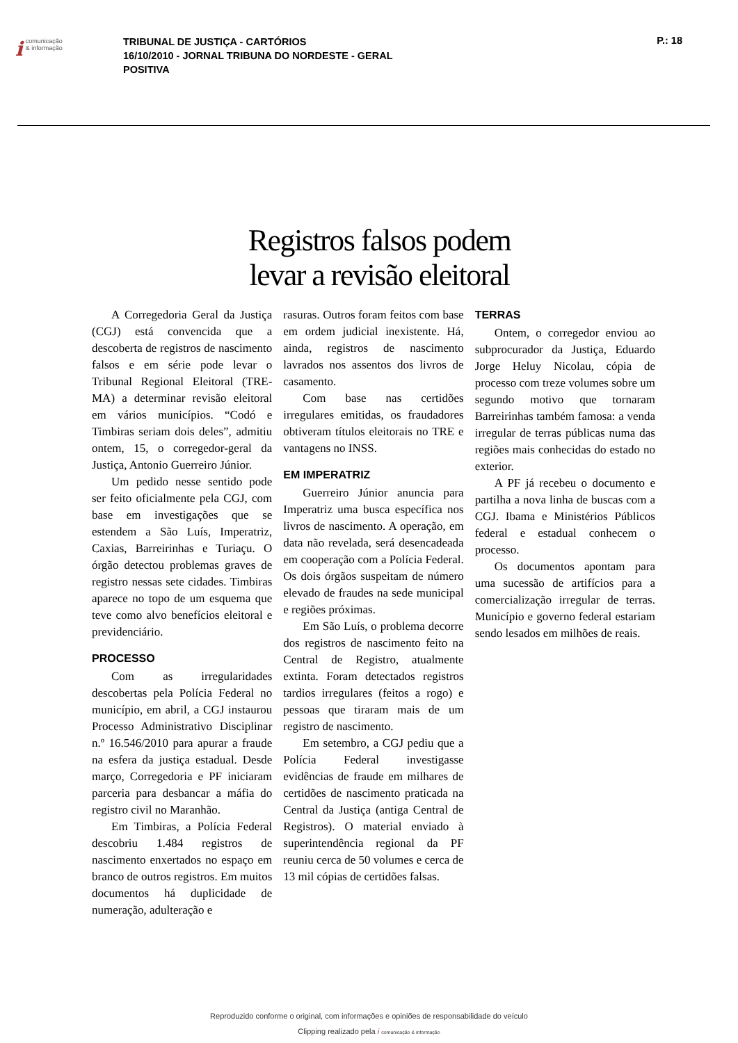icomunicação
& informação
TRIBUNAL DE JUSTIÇA - CARTÓRIOS
16/10/2010 - JORNAL TRIBUNA DO NORDESTE - GERAL
POSITIVA
P.: 18
Registros falsos podem
levar a revisão eleitoral
A Corregedoria Geral da Justiça (CGJ) está convencida que a descoberta de registros de nascimento falsos e em série pode levar o Tribunal Regional Eleitoral (TRE-MA) a determinar revisão eleitoral em vários municípios. “Codó e Timbiras seriam dois deles”, admitiu ontem, 15, o corregedor-geral da Justiça, Antonio Guerreiro Júnior.
Um pedido nesse sentido pode ser feito oficialmente pela CGJ, com base em investigações que se estendem a São Luís, Imperatriz, Caxias, Barreirinhas e Turiaçu. O órgão detectou problemas graves de registro nessas sete cidades. Timbiras aparece no topo de um esquema que teve como alvo benefícios eleitoral e previdenciário.
PROCESSO
Com as irregularidades descobertas pela Polícia Federal no município, em abril, a CGJ instaurou Processo Administrativo Disciplinar n.º 16.546/2010 para apurar a fraude na esfera da justiça estadual. Desde março, Corregedoria e PF iniciaram parceria para desbancar a máfia do registro civil no Maranhão.
Em Timbiras, a Polícia Federal descobriu 1.484 registros de nascimento enxertados no espaço em branco de outros registros. Em muitos documentos há duplicidade de numeração, adulteração e
rasuras. Outros foram feitos com base em ordem judicial inexistente. Há, ainda, registros de nascimento lavrados nos assentos dos livros de casamento.
Com base nas certidões irregulares emitidas, os fraudadores obtiveram títulos eleitorais no TRE e vantagens no INSS.
EM IMPERATRIZ
Guerreiro Júnior anuncia para Imperatriz uma busca específica nos livros de nascimento. A operação, em data não revelada, será desencadeada em cooperação com a Polícia Federal. Os dois órgãos suspeitam de número elevado de fraudes na sede municipal e regiões próximas.
Em São Luís, o problema decorre dos registros de nascimento feito na Central de Registro, atualmente extinta. Foram detectados registros tardios irregulares (feitos a rogo) e pessoas que tiraram mais de um registro de nascimento.
Em setembro, a CGJ pediu que a Polícia Federal investigasse evidências de fraude em milhares de certidões de nascimento praticada na Central da Justiça (antiga Central de Registros). O material enviado à superintendência regional da PF reuniu cerca de 50 volumes e cerca de 13 mil cópias de certidões falsas.
TERRAS
Ontem, o corregedor enviou ao subprocurador da Justiça, Eduardo Jorge Heluy Nicolau, cópia de processo com treze volumes sobre um segundo motivo que tornaram Barreirinhas também famosa: a venda irregular de terras públicas numa das regiões mais conhecidas do estado no exterior.
A PF já recebeu o documento e partilha a nova linha de buscas com a CGJ. Ibama e Ministérios Públicos federal e estadual conhecem o processo.
Os documentos apontam para uma sucessão de artifícios para a comercialização irregular de terras. Município e governo federal estariam sendo lesados em milhões de reais.
Reproduzido conforme o original, com informações e opiniões de responsabilidade do veículo
Clipping realizado pela i comunicação & informação